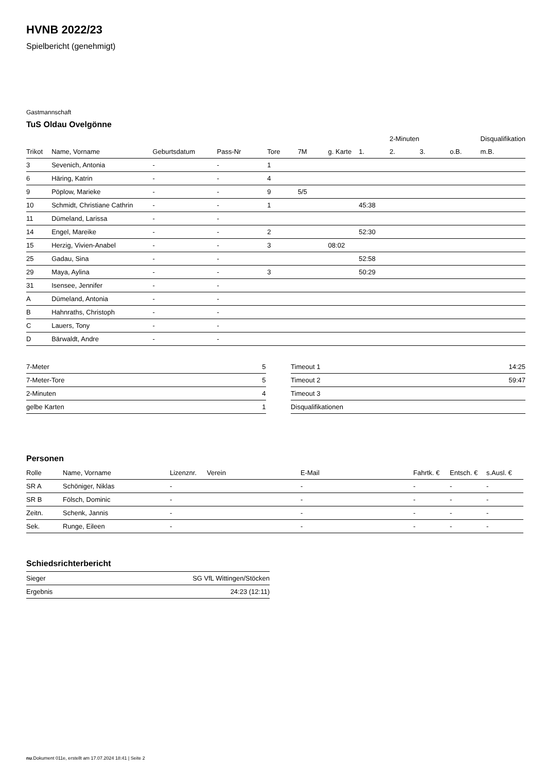HVNB 2022/23
Spielbericht (genehmigt)
Gastmannschaft
TuS Oldau Ovelgönne
| | | | | | | | | 2-Minuten | | | Disqualifikation |
| --- | --- | --- | --- | --- | --- | --- | --- | --- | --- | --- | --- |
| Trikot | Name, Vorname | Geburtsdatum | Pass-Nr | Tore | 7M | g. Karte | 1. | 2. | 3. | o.B. | m.B. |
| 3 | Sevenich, Antonia | - | - | 1 | | | | | | | |
| 6 | Häring, Katrin | - | - | 4 | | | | | | | |
| 9 | Pöplow, Marieke | - | - | 9 | 5/5 | | | | | | |
| 10 | Schmidt, Christiane Cathrin | - | - | 1 | | | 45:38 | | | | |
| 11 | Dümeland, Larissa | - | - | | | | | | | | |
| 14 | Engel, Mareike | - | - | 2 | | | 52:30 | | | | |
| 15 | Herzig, Vivien-Anabel | - | - | 3 | | 08:02 | | | | | |
| 25 | Gadau, Sina | - | - | | | | 52:58 | | | | |
| 29 | Maya, Aylina | - | - | 3 | | | 50:29 | | | | |
| 31 | Isensee, Jennifer | - | - | | | | | | | | |
| A | Dümeland, Antonia | - | - | | | | | | | | |
| B | Hahnraths, Christoph | - | - | | | | | | | | |
| C | Lauers, Tony | - | - | | | | | | | | |
| D | Bärwaldt, Andre | - | - | | | | | | | | |
| 7-Meter | 5 |
| 7-Meter-Tore | 5 |
| 2-Minuten | 4 |
| gelbe Karten | 1 |
| Timeout 1 | 14:25 |
| Timeout 2 | 59:47 |
| Timeout 3 | |
| Disqualifikationen | |
Personen
| Rolle | Name, Vorname | Lizenznr. | Verein | E-Mail | Fahrtk. € | Entsch. € | s.Ausl. € |
| --- | --- | --- | --- | --- | --- | --- | --- |
| SR A | Schöniger, Niklas | - | | - | - | - | - |
| SR B | Fölsch, Dominic | - | | - | - | - | - |
| Zeitn. | Schenk, Jannis | - | | - | - | - | - |
| Sek. | Runge, Eileen | - | | - | - | - | - |
Schiedsrichterbericht
| Sieger | SG VfL Wittingen/Stöcken |
| Ergebnis | 24:23 (12:11) |
nu.Dokument 011e, erstellt am 17.07.2024 18:41 | Seite 2